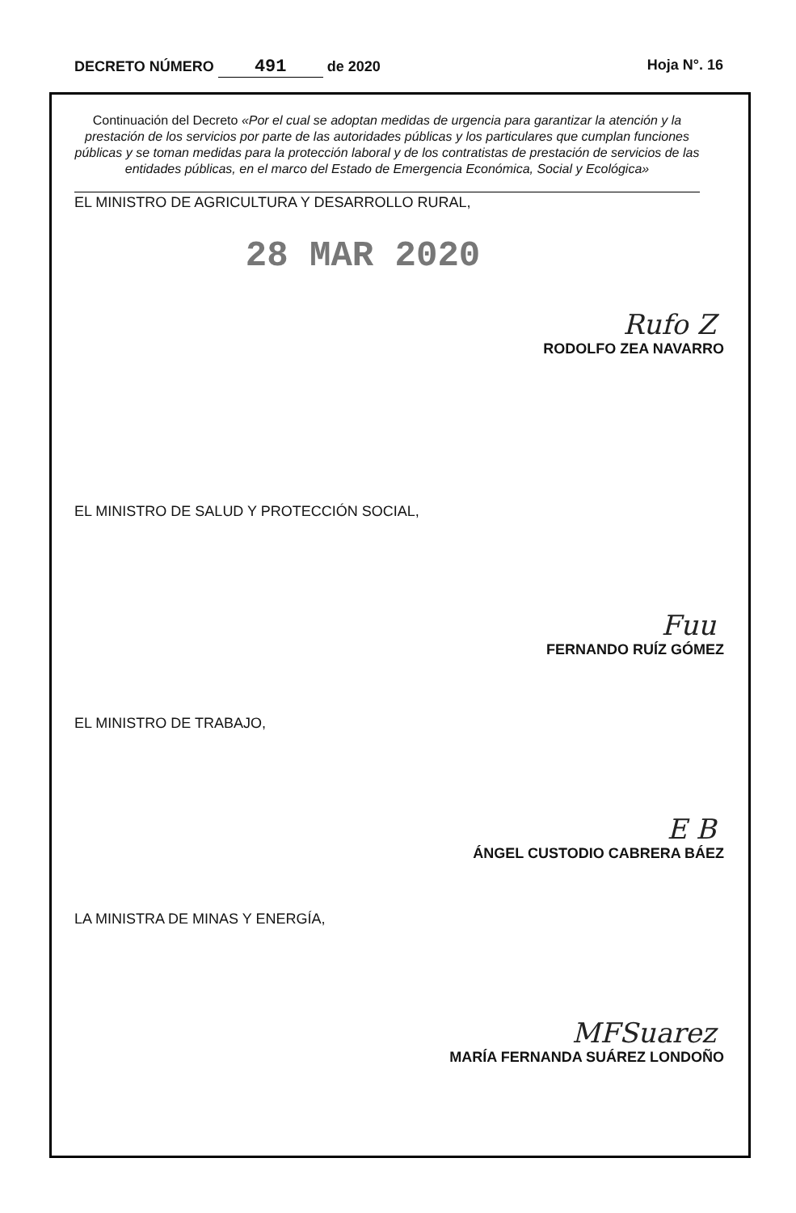DECRETO NÚMERO 491 de 2020 Hoja N°. 16
Continuación del Decreto «Por el cual se adoptan medidas de urgencia para garantizar la atención y la prestación de los servicios por parte de las autoridades públicas y los particulares que cumplan funciones públicas y se toman medidas para la protección laboral y de los contratistas de prestación de servicios de las entidades públicas, en el marco del Estado de Emergencia Económica, Social y Ecológica»
EL MINISTRO DE AGRICULTURA Y DESARROLLO RURAL,
28 MAR 2020
Rufo Z
RODOLFO ZEA NAVARRO
EL MINISTRO DE SALUD Y PROTECCIÓN SOCIAL,
Fuu
FERNANDO RUÍZ GÓMEZ
EL MINISTRO DE TRABAJO,
E B
ÁNGEL CUSTODIO CABRERA BÁEZ
LA MINISTRA DE MINAS Y ENERGÍA,
MFSuarez
MARÍA FERNANDA SUÁREZ LONDOÑO